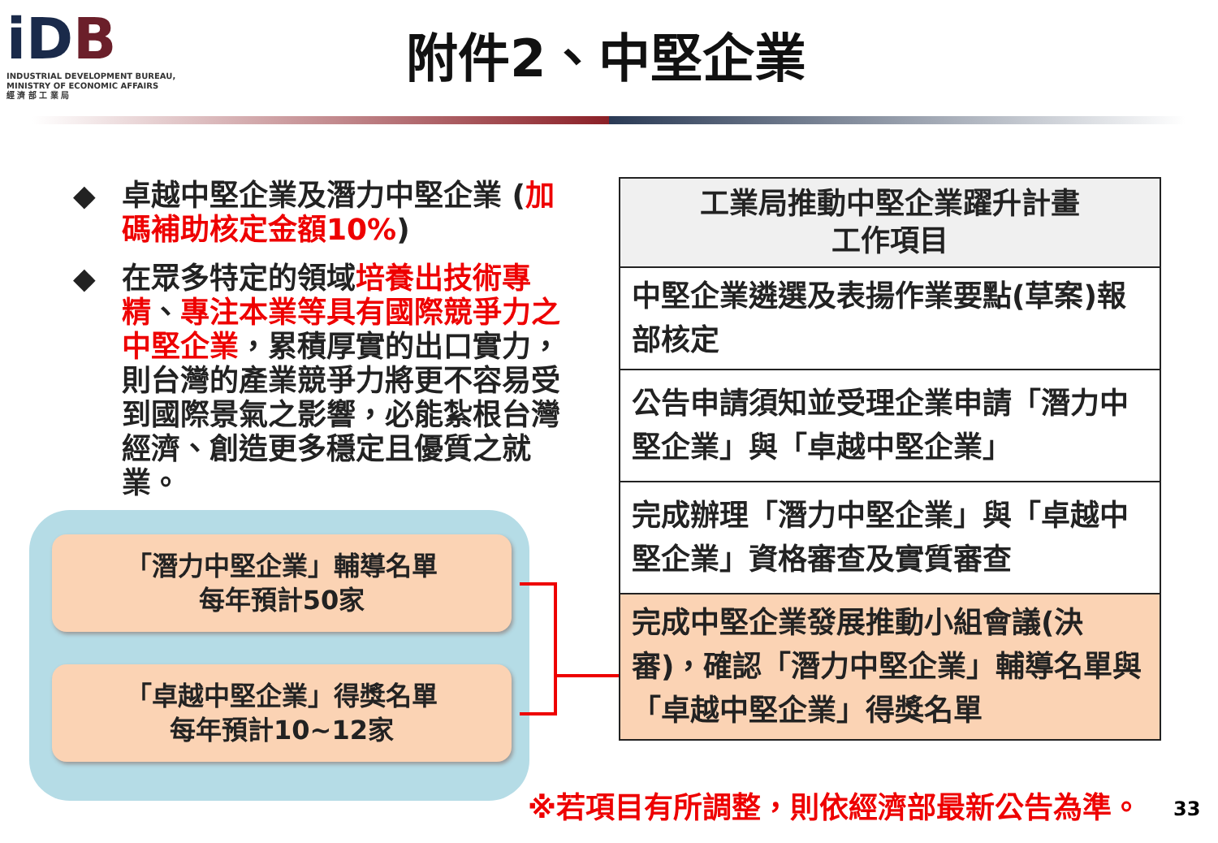iDB
INDUSTRIAL DEVELOPMENT BUREAU,
MINISTRY OF ECONOMIC AFFAIRS
經 濟 部 工 業 局
附件2、中堅企業
◆ 卓越中堅企業及潛力中堅企業 (加碼補助核定金額10%)
◆ 在眾多特定的領域培養出技術專精、專注本業等具有國際競爭力之中堅企業，累積厚實的出口實力，則台灣的產業競爭力將更不容易受到國際景氣之影響，必能紮根台灣經濟、創造更多穩定且優質之就業。
「潛力中堅企業」輔導名單
每年預計50家
「卓越中堅企業」得獎名單
每年預計10~12家
| 工業局推動中堅企業躍升計畫 工作項目 |
| --- |
| 中堅企業遴選及表揚作業要點(草案)報部核定 |
| 公告申請須知並受理企業申請「潛力中堅企業」與「卓越中堅企業」 |
| 完成辦理「潛力中堅企業」與「卓越中堅企業」資格審查及實質審查 |
| 完成中堅企業發展推動小組會議(決審)，確認「潛力中堅企業」輔導名單與「卓越中堅企業」得獎名單 |
※若項目有所調整，則依經濟部最新公告為準。
33